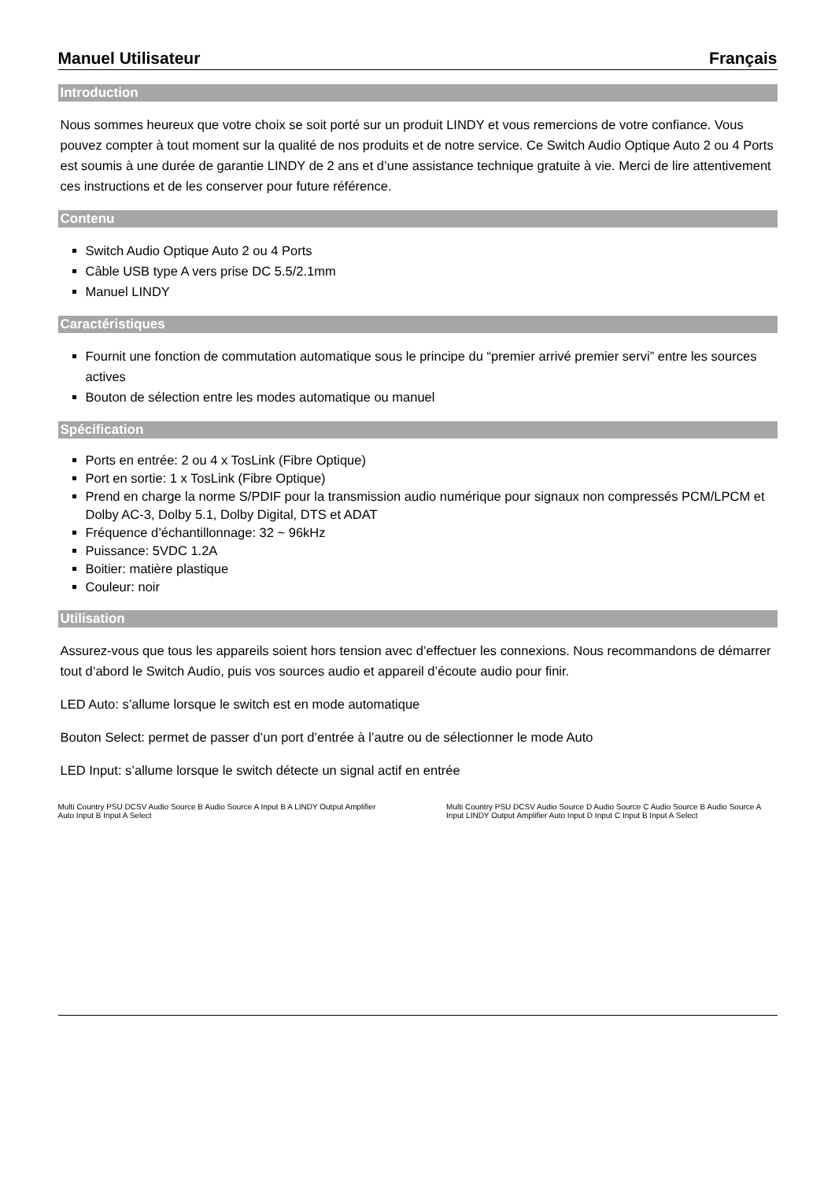Manuel Utilisateur Français
Introduction
Nous sommes heureux que votre choix se soit porté sur un produit LINDY et vous remercions de votre confiance. Vous pouvez compter à tout moment sur la qualité de nos produits et de notre service. Ce Switch Audio Optique Auto 2 ou 4 Ports est soumis à une durée de garantie LINDY de 2 ans et d’une assistance technique gratuite à vie. Merci de lire attentivement ces instructions et de les conserver pour future référence.
Contenu
Switch Audio Optique Auto 2 ou 4 Ports
Câble USB type A vers prise DC 5.5/2.1mm
Manuel LINDY
Caractéristiques
Fournit une fonction de commutation automatique sous le principe du “premier arrivé premier servi” entre les sources actives
Bouton de sélection entre les modes automatique ou manuel
Spécification
Ports en entrée: 2 ou 4 x TosLink (Fibre Optique)
Port en sortie: 1 x TosLink (Fibre Optique)
Prend en charge la norme S/PDIF pour la transmission audio numérique pour signaux non compressés PCM/LPCM et Dolby AC-3, Dolby 5.1, Dolby Digital, DTS et ADAT
Fréquence d’échantillonnage: 32 ~ 96kHz
Puissance: 5VDC 1.2A
Boitier: matière plastique
Couleur: noir
Utilisation
Assurez-vous que tous les appareils soient hors tension avec d’effectuer les connexions. Nous recommandons de démarrer tout d’abord le Switch Audio, puis vos sources audio et appareil d’écoute audio pour finir.
LED Auto: s’allume lorsque le switch est en mode automatique
Bouton Select: permet de passer d’un port d’entrée à l’autre ou de sélectionner le mode Auto
LED Input: s’allume lorsque le switch détecte un signal actif en entrée
Multi Country PSU DCSV Audio Source B Audio Source A Input B A LINDY Output Amplifier Auto Input B Input A Select
Multi Country PSU DCSV Audio Source D Audio Source C Audio Source B Audio Source A Input LINDY Output Amplifier Auto Input D Input C Input B Input A Select